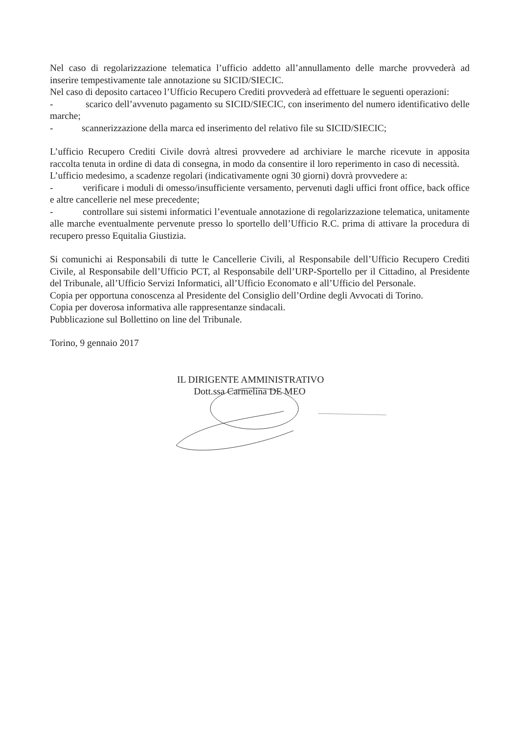Nel caso di regolarizzazione telematica l’ufficio addetto all’annullamento delle marche provvederà ad inserire tempestivamente tale annotazione su SICID/SIECIC.
Nel caso di deposito cartaceo l’Ufficio Recupero Crediti provvederà ad effettuare le seguenti operazioni:
- scarico dell’avvenuto pagamento su SICID/SIECIC, con inserimento del numero identificativo delle marche;
- scannerizzazione della marca ed inserimento del relativo file su SICID/SIECIC;
L’ufficio Recupero Crediti Civile dovrà altresì provvedere ad archiviare le marche ricevute in apposita raccolta tenuta in ordine di data di consegna, in modo da consentire il loro reperimento in caso di necessità.
L’ufficio medesimo, a scadenze regolari (indicativamente ogni 30 giorni) dovrà provvedere a:
- verificare i moduli di omesso/insufficiente versamento, pervenuti dagli uffici front office, back office e altre cancellerie nel mese precedente;
- controllare sui sistemi informatici l’eventuale annotazione di regolarizzazione telematica, unitamente alle marche eventualmente pervenute presso lo sportello dell’Ufficio R.C. prima di attivare la procedura di recupero presso Equitalia Giustizia.
Si comunichi ai Responsabili di tutte le Cancellerie Civili, al Responsabile dell’Ufficio Recupero Crediti Civile, al Responsabile dell’Ufficio PCT, al Responsabile dell’URP-Sportello per il Cittadino, al Presidente del Tribunale, all’Ufficio Servizi Informatici, all’Ufficio Economato e all’Ufficio del Personale.
Copia per opportuna conoscenza al Presidente del Consiglio dell’Ordine degli Avvocati di Torino.
Copia per doverosa informativa alle rappresentanze sindacali.
Pubblicazione sul Bollettino on line del Tribunale.
Torino, 9 gennaio 2017
IL DIRIGENTE AMMINISTRATIVO
Dott.ssa Carmelina DE MEO